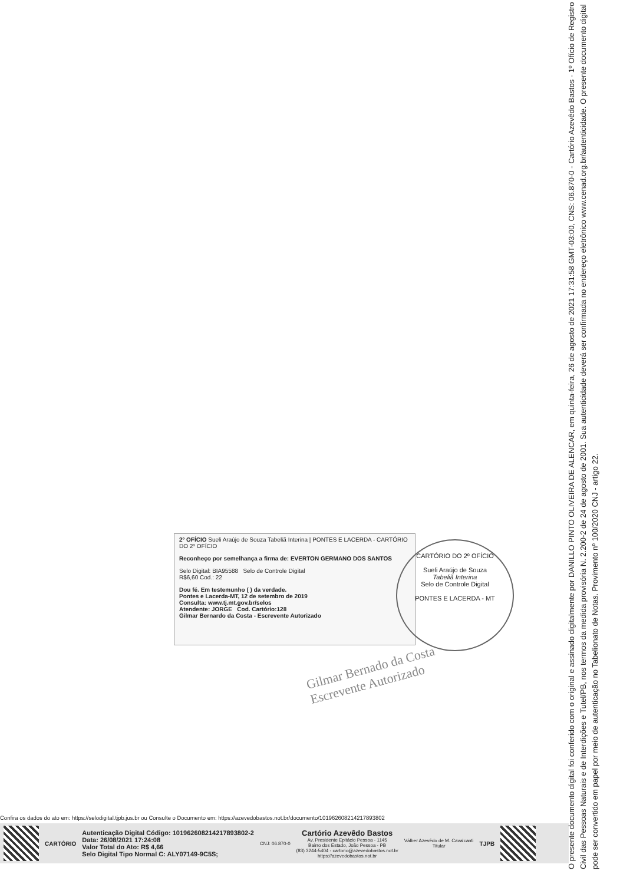2º OFÍCIO Sueli Araújo de Souza Tabeliã Interina | PONTES E LACERDA - CARTÓRIO DO 2º OFÍCIO
Reconheço por semelhança a firma de: EVERTON GERMANO DOS SANTOS
Selo Digital: BIA95588 Selo de Controle Digital
R$6,60 Cod.: 22
Dou fé. Em testemunho ( ) da verdade.
Pontes e Lacerda-MT, 12 de setembro de 2019
Consulta: www.tj.mt.gov.br/selos
Atendente: JORGE Cod. Cartório:128
Gilmar Bernardo da Costa - Escrevente Autorizado
CARTÓRIO DO 2º OFÍCIO
Sueli Araújo de Souza
Tabeliã Interina
Selo de Controle Digital
PONTES E LACERDA - MT
Gilmar Bernado da Costa
Escrevente Autorizado
Confira os dados do ato em: https://selodigital.tjpb.jus.br ou Consulte o Documento em: https://azevedobastos.not.br/documento/10196260821421789380​2
CARTÓRIO
Autenticação Digital Código: 101962608214217893802-2
Data: 26/08/2021 17:24:08
Valor Total do Ato: R$ 4,66
Selo Digital Tipo Normal C: ALY07149-9C5S;
CNJ: 06.870-0
Cartório Azevêdo Bastos
Av. Presidente Epitácio Pessoa - 1145
Bairro dos Estado, João Pessoa - PB
(83) 3244-5404 - cartorio@azevedobastos.not.br
https://azevedobastos.not.br
Válber Azevêdo de M. Cavalcanti
Titular
TJPB
O presente documento digital foi conferido com o original e assinado digitalmente por DANILLO PINTO OLIVEIRA DE ALENCAR, em quinta-feira, 26 de agosto de 2021 17:31:58 GMT-03:00, CNS: 06.870-0 - Cartório Azevêdo Bastos - 1º Ofício de Registro Civil das Pessoas Naturais e de Interdições e Tutel/PB, nos termos da medida provisória N. 2.200-2 de 24 de agosto de 2001. Sua autenticidade deverá ser confirmada no endereço eletrônico www.cenad.org.br/autenticidade. O presente documento digital pode ser convertido em papel por meio de autenticação no Tabelionato de Notas. Provimento nº 100/2020 CNJ - artigo 22.